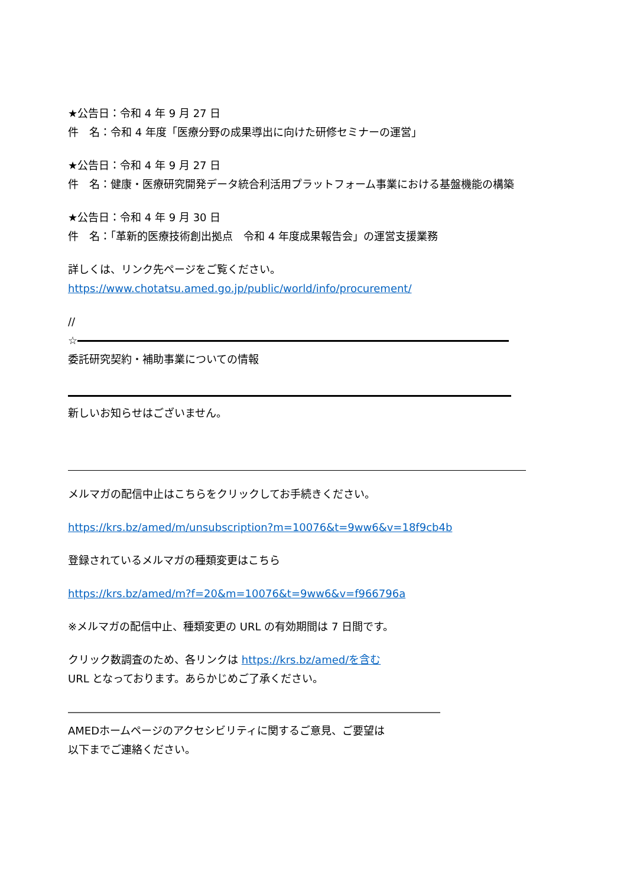★公告日：令和 4 年 9 月 27 日
件　名：令和 4 年度「医療分野の成果導出に向けた研修セミナーの運営」
★公告日：令和 4 年 9 月 27 日
件　名：健康・医療研究開発データ統合利活用プラットフォーム事業における基盤機能の構築
★公告日：令和 4 年 9 月 30 日
件　名：「革新的医療技術創出拠点　令和 4 年度成果報告会」の運営支援業務
詳しくは、リンク先ページをご覧ください。
https://www.chotatsu.amed.go.jp/public/world/info/procurement/
//
☆
委託研究契約・補助事業についての情報
新しいお知らせはございません。
メルマガの配信中止はこちらをクリックしてお手続きください。
https://krs.bz/amed/m/unsubscription?m=10076&t=9ww6&v=18f9cb4b
登録されているメルマガの種類変更はこちら
https://krs.bz/amed/m?f=20&m=10076&t=9ww6&v=f966796a
※メルマガの配信中止、種類変更の URL の有効期間は 7 日間です。
クリック数調査のため、各リンクは https://krs.bz/amed/を含む
URL となっております。あらかじめご了承ください。
―――――――――――――――――――――――――――――――――――
AMEDホームページのアクセシビリティに関するご意見、ご要望は
以下までご連絡ください。